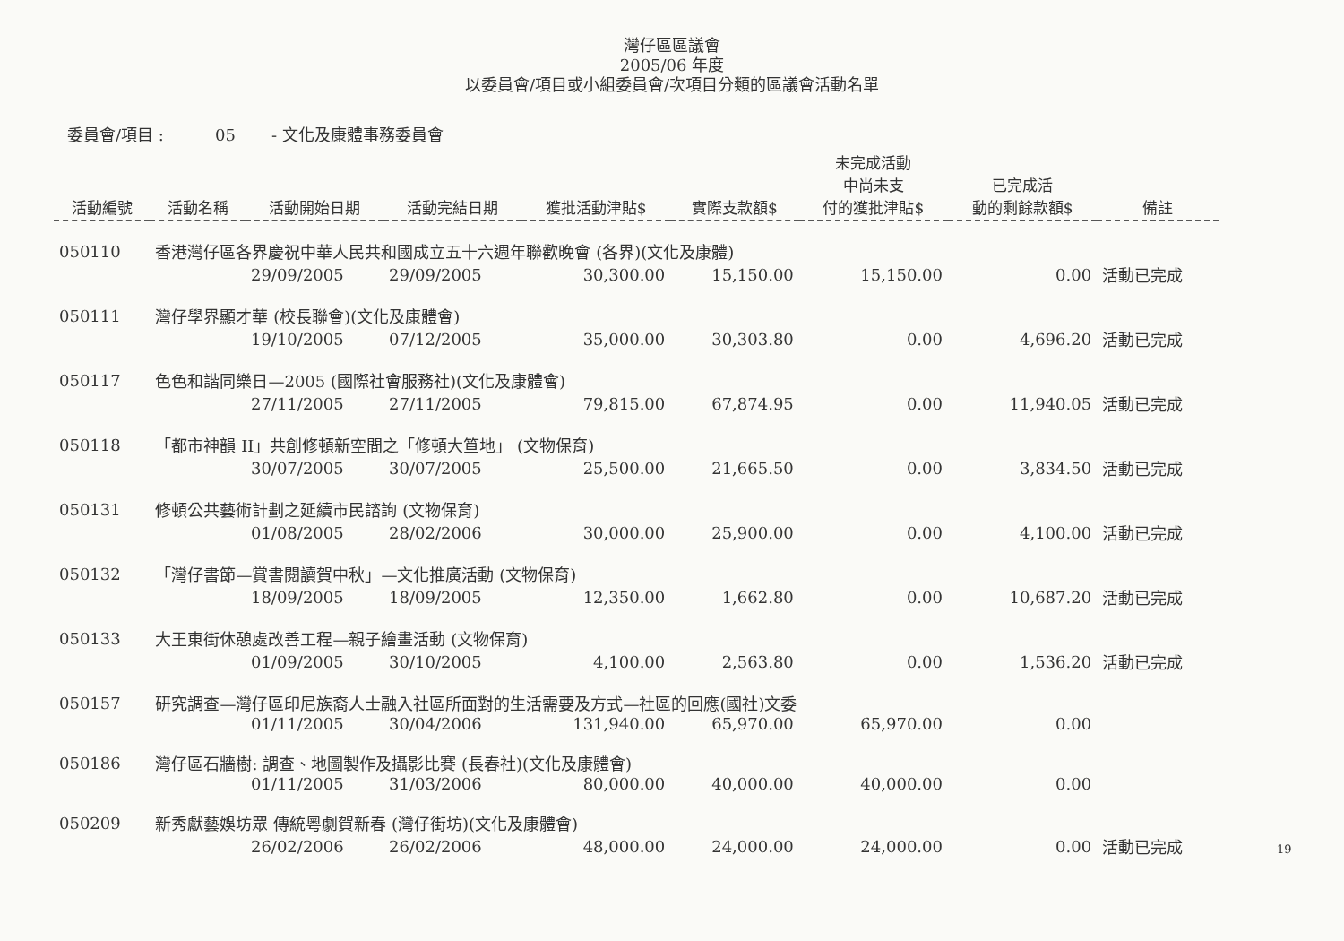灣仔區區議會
2005/06 年度
以委員會/項目或小組委員會/次項目分類的區議會活動名單
委員會/項目 : 05 - 文化及康體事務委員會
| 活動編號 | 活動名稱 | 活動開始日期 | 活動完結日期 | 獲批活動津貼$ | 實際支款額$ | 未完成活動 中尚未支 付的獲批津貼$ | 已完成活 動的剩餘款額$ | 備註 |
| --- | --- | --- | --- | --- | --- | --- | --- | --- |
| 050110 | 香港灣仔區各界慶祝中華人民共和國成立五十六週年聯歡晚會 (各界)(文化及康體) | | | | | | | |
| | | 29/09/2005 | 29/09/2005 | 30,300.00 | 15,150.00 | 15,150.00 | 0.00 | 活動已完成 |
| 050111 | 灣仔學界顯才華 (校長聯會)(文化及康體會) | | | | | | | |
| | | 19/10/2005 | 07/12/2005 | 35,000.00 | 30,303.80 | 0.00 | 4,696.20 | 活動已完成 |
| 050117 | 色色和諧同樂日—2005 (國際社會服務社)(文化及康體會) | | | | | | | |
| | | 27/11/2005 | 27/11/2005 | 79,815.00 | 67,874.95 | 0.00 | 11,940.05 | 活動已完成 |
| 050118 | 「都市神韻 II」共創修頓新空間之「修頓大笪地」 (文物保育) | | | | | | | |
| | | 30/07/2005 | 30/07/2005 | 25,500.00 | 21,665.50 | 0.00 | 3,834.50 | 活動已完成 |
| 050131 | 修頓公共藝術計劃之延續市民諮詢 (文物保育) | | | | | | | |
| | | 01/08/2005 | 28/02/2006 | 30,000.00 | 25,900.00 | 0.00 | 4,100.00 | 活動已完成 |
| 050132 | 「灣仔書節—賞書閱讀賀中秋」—文化推廣活動 (文物保育) | | | | | | | |
| | | 18/09/2005 | 18/09/2005 | 12,350.00 | 1,662.80 | 0.00 | 10,687.20 | 活動已完成 |
| 050133 | 大王東街休憩處改善工程—親子繪畫活動 (文物保育) | | | | | | | |
| | | 01/09/2005 | 30/10/2005 | 4,100.00 | 2,563.80 | 0.00 | 1,536.20 | 活動已完成 |
| 050157 | 研究調查—灣仔區印尼族裔人士融入社區所面對的生活需要及方式—社區的回應(國社)文委 | | | | | | | |
| | | 01/11/2005 | 30/04/2006 | 131,940.00 | 65,970.00 | 65,970.00 | 0.00 | |
| 050186 | 灣仔區石牆樹: 調查、地圖製作及攝影比賽 (長春社)(文化及康體會) | | | | | | | |
| | | 01/11/2005 | 31/03/2006 | 80,000.00 | 40,000.00 | 40,000.00 | 0.00 | |
| 050209 | 新秀獻藝娛坊眾 傳統粵劇賀新春 (灣仔街坊)(文化及康體會) | | | | | | | |
| | | 26/02/2006 | 26/02/2006 | 48,000.00 | 24,000.00 | 24,000.00 | 0.00 | 活動已完成 |
19